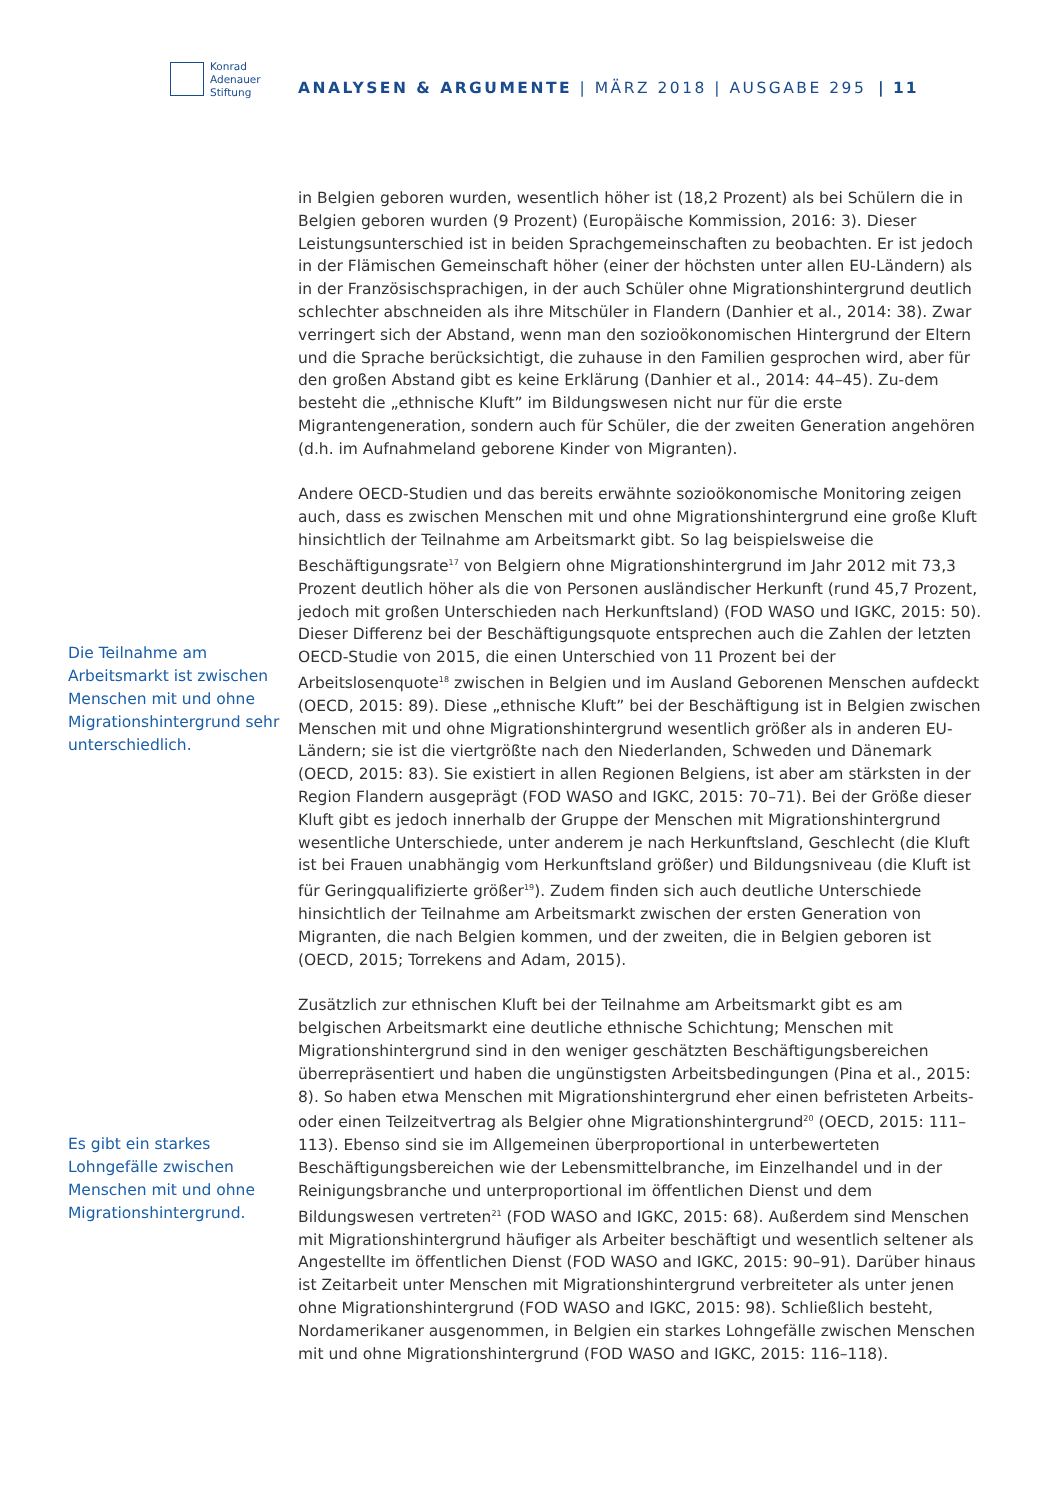Konrad
Adenauer
Stiftung
ANALYSEN & ARGUMENTE | MÄRZ 2018 | AUSGABE 295
| 11
Die Teilnahme am Arbeitsmarkt ist zwischen Menschen mit und ohne Migrationshintergrund sehr unterschiedlich.
Es gibt ein starkes Lohngefälle zwischen Menschen mit und ohne Migrationshintergrund.
in Belgien geboren wurden, wesentlich höher ist (18,2 Prozent) als bei Schülern die in Belgien geboren wurden (9 Prozent) (Europäische Kommission, 2016: 3). Dieser Leistungsunterschied ist in beiden Sprachgemeinschaften zu beobachten. Er ist jedoch in der Flämischen Gemeinschaft höher (einer der höchsten unter allen EU-Ländern) als in der Französischsprachigen, in der auch Schüler ohne Migrationshintergrund deutlich schlechter abschneiden als ihre Mitschüler in Flandern (Danhier et al., 2014: 38). Zwar verringert sich der Abstand, wenn man den sozioökonomischen Hintergrund der Eltern und die Sprache berücksichtigt, die zuhause in den Familien gesprochen wird, aber für den großen Abstand gibt es keine Erklärung (Danhier et al., 2014: 44–45). Zu-dem besteht die „ethnische Kluft” im Bildungswesen nicht nur für die erste Migrantengeneration, sondern auch für Schüler, die der zweiten Generation angehören (d.h. im Aufnahmeland geborene Kinder von Migranten).
Andere OECD-Studien und das bereits erwähnte sozioökonomische Monitoring zeigen auch, dass es zwischen Menschen mit und ohne Migrationshintergrund eine große Kluft hinsichtlich der Teilnahme am Arbeitsmarkt gibt. So lag beispielsweise die Beschäftigungsrate<sup>17</sup> von Belgiern ohne Migrationshintergrund im Jahr 2012 mit 73,3 Prozent deutlich höher als die von Personen ausländischer Herkunft (rund 45,7 Prozent, jedoch mit großen Unterschieden nach Herkunftsland) (FOD WASO und IGKC, 2015: 50). Dieser Differenz bei der Beschäftigungsquote entsprechen auch die Zahlen der letzten OECD-Studie von 2015, die einen Unterschied von 11 Prozent bei der Arbeitslosenquote<sup>18</sup> zwischen in Belgien und im Ausland Geborenen Menschen aufdeckt (OECD, 2015: 89). Diese „ethnische Kluft” bei der Beschäftigung ist in Belgien zwischen Menschen mit und ohne Migrationshintergrund wesentlich größer als in anderen EU-Ländern; sie ist die viertgrößte nach den Niederlanden, Schweden und Dänemark (OECD, 2015: 83). Sie existiert in allen Regionen Belgiens, ist aber am stärksten in der Region Flandern ausgeprägt (FOD WASO and IGKC, 2015: 70–71). Bei der Größe dieser Kluft gibt es jedoch innerhalb der Gruppe der Menschen mit Migrationshintergrund wesentliche Unterschiede, unter anderem je nach Herkunftsland, Geschlecht (die Kluft ist bei Frauen unabhängig vom Herkunftsland größer) und Bildungsniveau (die Kluft ist für Geringqualifizierte größer<sup>19</sup>). Zudem finden sich auch deutliche Unterschiede hinsichtlich der Teilnahme am Arbeitsmarkt zwischen der ersten Generation von Migranten, die nach Belgien kommen, und der zweiten, die in Belgien geboren ist (OECD, 2015; Torrekens and Adam, 2015).
Zusätzlich zur ethnischen Kluft bei der Teilnahme am Arbeitsmarkt gibt es am belgischen Arbeitsmarkt eine deutliche ethnische Schichtung; Menschen mit Migrationshintergrund sind in den weniger geschätzten Beschäftigungsbereichen überrepräsentiert und haben die ungünstigsten Arbeitsbedingungen (Pina et al., 2015: 8). So haben etwa Menschen mit Migrationshintergrund eher einen befristeten Arbeits- oder einen Teilzeitvertrag als Belgier ohne Migrationshintergrund<sup>20</sup> (OECD, 2015: 111–113). Ebenso sind sie im Allgemeinen überproportional in unterbewerteten Beschäftigungsbereichen wie der Lebensmittelbranche, im Einzelhandel und in der Reinigungsbranche und unterproportional im öffentlichen Dienst und dem Bildungswesen vertreten<sup>21</sup> (FOD WASO and IGKC, 2015: 68). Außerdem sind Menschen mit Migrationshintergrund häufiger als Arbeiter beschäftigt und wesentlich seltener als Angestellte im öffentlichen Dienst (FOD WASO and IGKC, 2015: 90–91). Darüber hinaus ist Zeitarbeit unter Menschen mit Migrationshintergrund verbreiteter als unter jenen ohne Migrationshintergrund (FOD WASO and IGKC, 2015: 98). Schließlich besteht, Nordamerikaner ausgenommen, in Belgien ein starkes Lohngefälle zwischen Menschen mit und ohne Migrationshintergrund (FOD WASO and IGKC, 2015: 116–118).